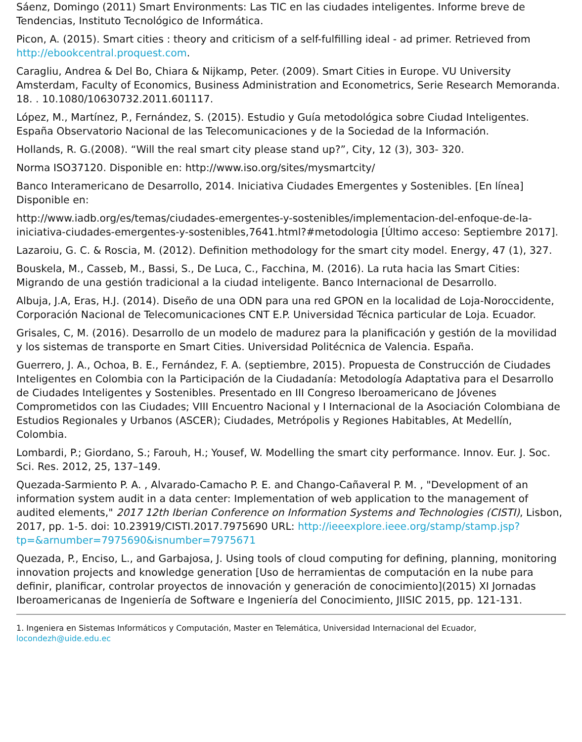Sáenz, Domingo (2011) Smart Environments: Las TIC en las ciudades inteligentes. Informe breve de Tendencias, Instituto Tecnológico de Informática.
Picon, A. (2015). Smart cities : theory and criticism of a self-fulfilling ideal - ad primer. Retrieved from http://ebookcentral.proquest.com.
Caragliu, Andrea & Del Bo, Chiara & Nijkamp, Peter. (2009). Smart Cities in Europe. VU University Amsterdam, Faculty of Economics, Business Administration and Econometrics, Serie Research Memoranda. 18. . 10.1080/10630732.2011.601117.
López, M., Martínez, P., Fernández, S. (2015). Estudio y Guía metodológica sobre Ciudad Inteligentes. España Observatorio Nacional de las Telecomunicaciones y de la Sociedad de la Información.
Hollands, R. G.(2008). “Will the real smart city please stand up?”, City, 12 (3), 303- 320.
Norma ISO37120. Disponible en: http://www.iso.org/sites/mysmartcity/
Banco Interamericano de Desarrollo, 2014. Iniciativa Ciudades Emergentes y Sostenibles. [En línea] Disponible en:
http://www.iadb.org/es/temas/ciudades-emergentes-y-sostenibles/implementacion-del-enfoque-de-la-iniciativa-ciudades-emergentes-y-sostenibles,7641.html?#metodologia [Último acceso: Septiembre 2017].
Lazaroiu, G. C. & Roscia, M. (2012). Definition methodology for the smart city model. Energy, 47 (1), 327.
Bouskela, M., Casseb, M., Bassi, S., De Luca, C., Facchina, M. (2016). La ruta hacia las Smart Cities: Migrando de una gestión tradicional a la ciudad inteligente. Banco Internacional de Desarrollo.
Albuja, J.A, Eras, H.J. (2014). Diseño de una ODN para una red GPON en la localidad de Loja-Noroccidente, Corporación Nacional de Telecomunicaciones CNT E.P. Universidad Técnica particular de Loja. Ecuador.
Grisales, C, M. (2016). Desarrollo de un modelo de madurez para la planificación y gestión de la movilidad y los sistemas de transporte en Smart Cities. Universidad Politécnica de Valencia. España.
Guerrero, J. A., Ochoa, B. E., Fernández, F. A. (septiembre, 2015). Propuesta de Construcción de Ciudades Inteligentes en Colombia con la Participación de la Ciudadanía: Metodología Adaptativa para el Desarrollo de Ciudades Inteligentes y Sostenibles. Presentado en III Congreso Iberoamericano de Jóvenes Comprometidos con las Ciudades; VIII Encuentro Nacional y I Internacional de la Asociación Colombiana de Estudios Regionales y Urbanos (ASCER); Ciudades, Metrópolis y Regiones Habitables, At Medellín, Colombia.
Lombardi, P.; Giordano, S.; Farouh, H.; Yousef, W. Modelling the smart city performance. Innov. Eur. J. Soc. Sci. Res. 2012, 25, 137–149.
Quezada-Sarmiento P. A. , Alvarado-Camacho P. E. and Chango-Cañaveral P. M. , "Development of an information system audit in a data center: Implementation of web application to the management of audited elements," 2017 12th Iberian Conference on Information Systems and Technologies (CISTI), Lisbon, 2017, pp. 1-5. doi: 10.23919/CISTI.2017.7975690 URL: http://ieeexplore.ieee.org/stamp/stamp.jsp?tp=&arnumber=7975690&isnumber=7975671
Quezada, P., Enciso, L., and Garbajosa, J. Using tools of cloud computing for defining, planning, monitoring innovation projects and knowledge generation [Uso de herramientas de computación en la nube para definir, planificar, controlar proyectos de innovación y generación de conocimiento](2015) XI Jornadas Iberoamericanas de Ingeniería de Software e Ingeniería del Conocimiento, JIISIC 2015, pp. 121-131.
1. Ingeniera en Sistemas Informáticos y Computación, Master en Telemática, Universidad Internacional del Ecuador, locondezh@uide.edu.ec